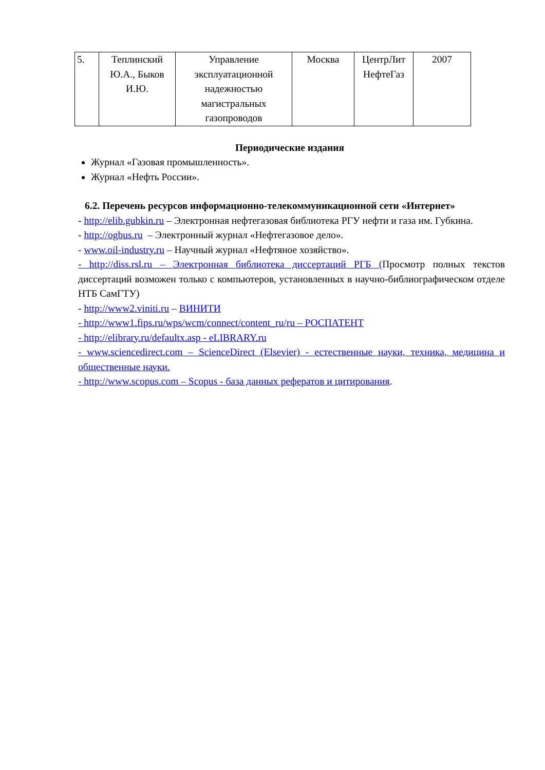| 5. | Теплинский Ю.А., Быков И.Ю. | Управление эксплуатационной надежностью магистральных газопроводов | Москва | ЦентрЛит НефтеГаз | 2007 |
Периодические издания
Журнал «Газовая промышленность».
Журнал «Нефть России».
6.2. Перечень ресурсов информационно-телекоммуникационной сети «Интернет»
- http://elib.gubkin.ru – Электронная нефтегазовая библиотека РГУ нефти и газа им. Губкина.
- http://ogbus.ru – Электронный журнал «Нефтегазовое дело».
- www.oil-industry.ru – Научный журнал «Нефтяное хозяйство».
- http://diss.rsl.ru – Электронная библиотека диссертаций РГБ (Просмотр полных текстов диссертаций возможен только с компьютеров, установленных в научно-библиографическом отделе НТБ СамГТУ)
- http://www2.viniti.ru – ВИНИТИ
- http://www1.fips.ru/wps/wcm/connect/content_ru/ru – РОСПАТЕНТ
- http://elibrary.ru/defaultx.asp - eLIBRARY.ru
- www.sciencedirect.com – ScienceDirect (Elsevier) - естественные науки, техника, медицина и общественные науки.
- http://www.scopus.com – Scopus - база данных рефератов и цитирования.